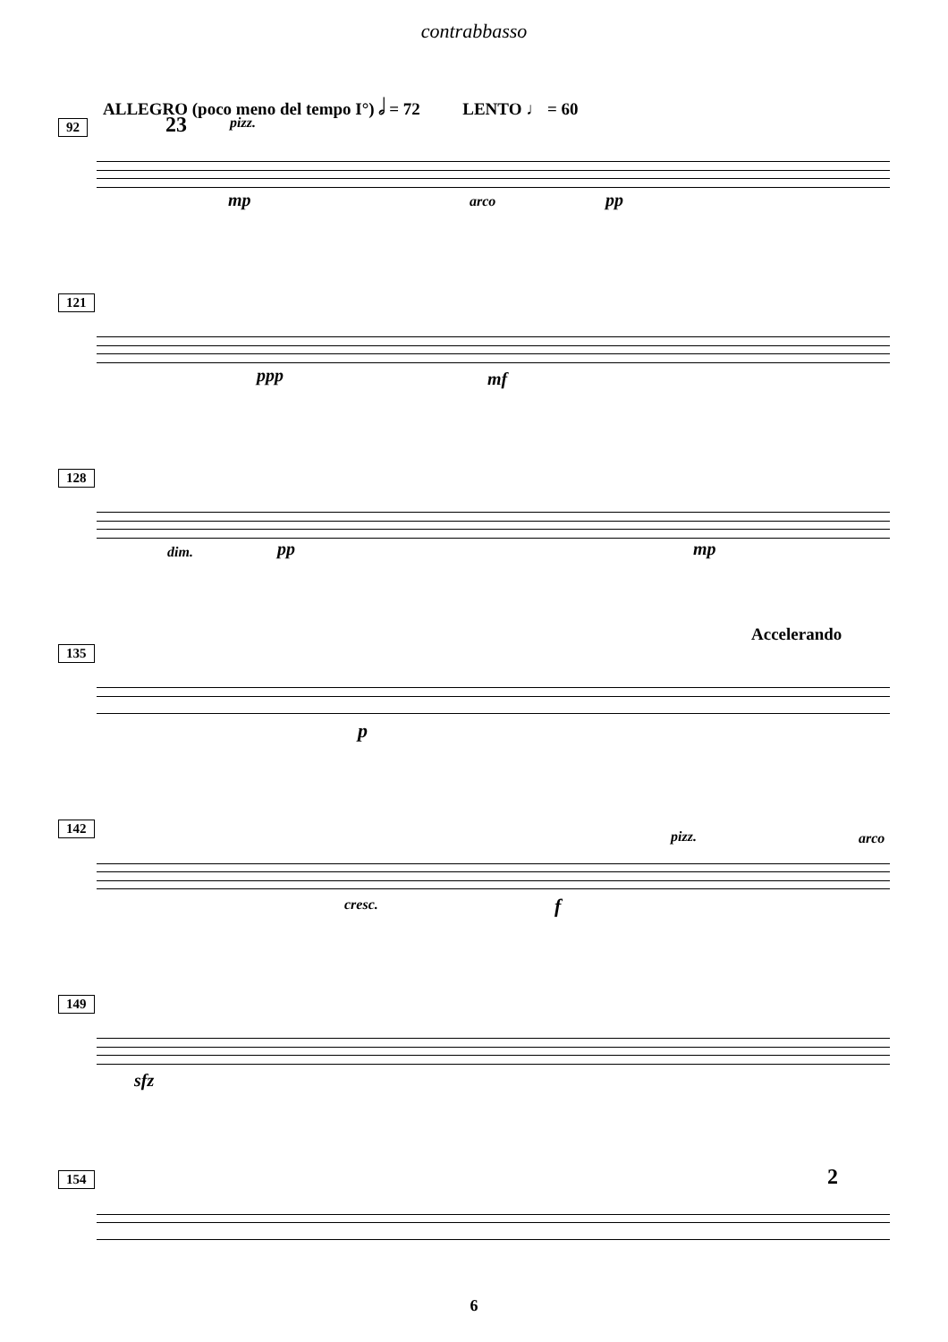contrabbasso
ALLEGRO (poco meno del tempo I°) 𝅗𝅥 = 72 LENTO ♩ = 60
92 23 pizz.
mp arco pp
121
ppp mf
128
dim. pp mp
135
Accelerando
p
142
pizz. arco
cresc. f
149
sfz
154 2
6